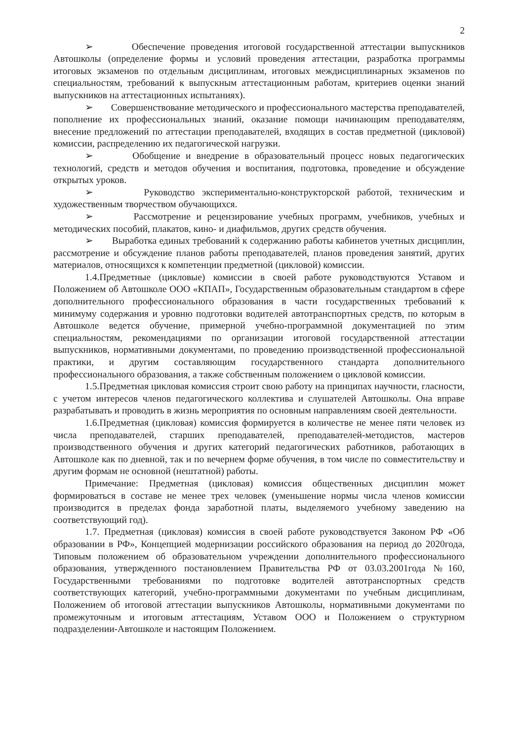2
➢ Обеспечение проведения итоговой государственной аттестации выпускников Автошколы (определение формы и условий проведения аттестации, разработка программы итоговых экзаменов по отдельным дисциплинам, итоговых междисциплинарных экзаменов по специальностям, требований к выпускным аттестационным работам, критериев оценки знаний выпускников на аттестационных испытаниях).
➢ Совершенствование методического и профессионального мастерства преподавателей, пополнение их профессиональных знаний, оказание помощи начинающим преподавателям, внесение предложений по аттестации преподавателей, входящих в состав предметной (цикловой) комиссии, распределению их педагогической нагрузки.
➢ Обобщение и внедрение в образовательный процесс новых педагогических технологий, средств и методов обучения и воспитания, подготовка, проведение и обсуждение открытых уроков.
➢ Руководство экспериментально-конструкторской работой, техническим и художественным творчеством обучающихся.
➢ Рассмотрение и рецензирование учебных программ, учебников, учебных и методических пособий, плакатов, кино- и диафильмов, других средств обучения.
➢ Выработка единых требований к содержанию работы кабинетов учетных дисциплин, рассмотрение и обсуждение планов работы преподавателей, планов проведения занятий, других материалов, относящихся к компетенции предметной (цикловой) комиссии.
1.4.Предметные (цикловые) комиссии в своей работе руководствуются Уставом и Положением об Автошколе ООО «КПАП», Государственным образовательным стандартом в сфере дополнительного профессионального образования в части государственных требований к минимуму содержания и уровню подготовки водителей автотранспортных средств, по которым в Автошколе ведется обучение, примерной учебно-программной документацией по этим специальностям, рекомендациями по организации итоговой государственной аттестации выпускников, нормативными документами, по проведению производственной профессиональной практики, и другим составляющим государственного стандарта дополнительного профессионального образования, а также собственным положением о цикловой комиссии.
1.5.Предметная цикловая комиссия строит свою работу на принципах научности, гласности, с учетом интересов членов педагогического коллектива и слушателей Автошколы. Она вправе разрабатывать и проводить в жизнь мероприятия по основным направлениям своей деятельности.
1.6.Предметная (цикловая) комиссия формируется в количестве не менее пяти человек из числа преподавателей, старших преподавателей, преподавателей-методистов, мастеров производственного обучения и других категорий педагогических работников, работающих в Автошколе как по дневной, так и по вечернем форме обучения, в том числе по совместительству и другим формам не основной (нештатной) работы.
Примечание: Предметная (цикловая) комиссия общественных дисциплин может формироваться в составе не менее трех человек (уменьшение нормы числа членов комиссии производится в пределах фонда заработной платы, выделяемого учебному заведению на соответствующий год).
1.7. Предметная (цикловая) комиссия в своей работе руководствуется Законом РФ «Об образовании в РФ», Концепцией модернизации российского образования на период до 2020года, Типовым положением об образовательном учреждении дополнительного профессионального образования, утвержденного постановлением Правительства РФ от 03.03.2001года №160, Государственными требованиями по подготовке водителей автотранспортных средств соответствующих категорий, учебно-программными документами по учебным дисциплинам, Положением об итоговой аттестации выпускников Автошколы, нормативными документами по промежуточным и итоговым аттестациям, Уставом ООО и Положением о структурном подразделении-Автошколе и настоящим Положением.